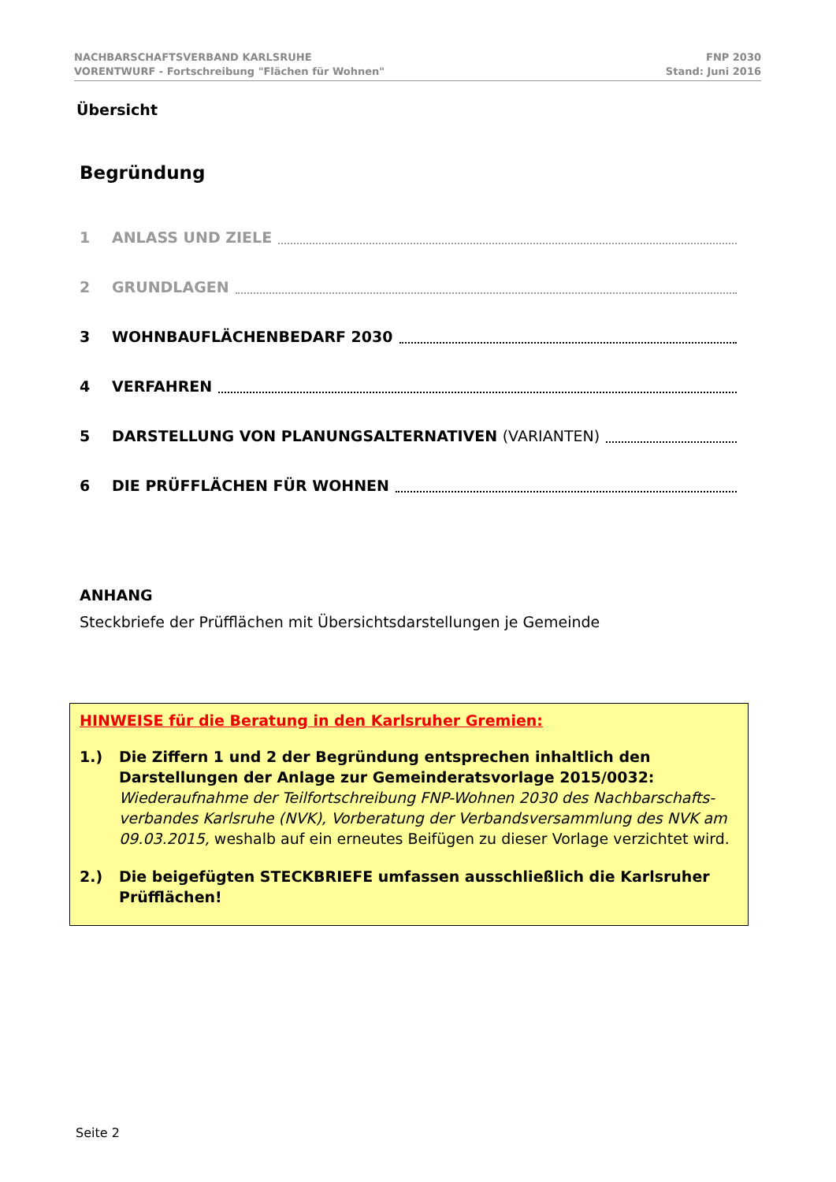NACHBARSCHAFTSVERBAND KARLSRUHE
VORENTWURF - Fortschreibung "Flächen für Wohnen"
FNP 2030
Stand: Juni 2016
Übersicht
Begründung
1 ANLASS UND ZIELE
2 GRUNDLAGEN
3 WOHNBAUFLÄCHENBEDARF 2030
4 VERFAHREN
5 DARSTELLUNG VON PLANUNGSALTERNATIVEN (VARIANTEN)
6 DIE PRÜFFLÄCHEN FÜR WOHNEN
ANHANG
Steckbriefe der Prüfflächen mit Übersichtsdarstellungen je Gemeinde
HINWEISE für die Beratung in den Karlsruher Gremien:
1.) Die Ziffern 1 und 2 der Begründung entsprechen inhaltlich den Darstellungen der Anlage zur Gemeinderatsvorlage 2015/0032:
Wiederaufnahme der Teilfortschreibung FNP-Wohnen 2030 des Nachbarschafts-verbandes Karlsruhe (NVK), Vorberatung der Verbandsversammlung des NVK am 09.03.2015, weshalb auf ein erneutes Beifügen zu dieser Vorlage verzichtet wird.
2.) Die beigefügten STECKBRIEFE umfassen ausschließlich die Karlsruher Prüfflächen!
Seite 2